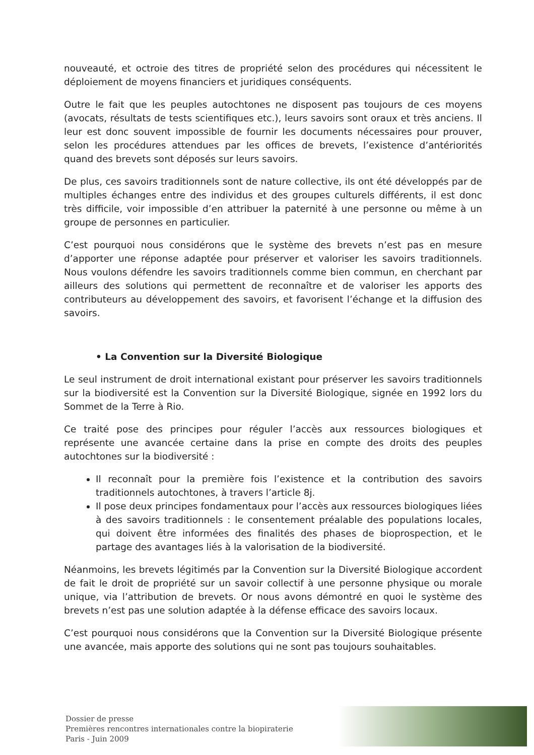nouveauté, et octroie des titres de propriété selon des procédures qui nécessitent le déploiement de moyens financiers et juridiques conséquents.
Outre le fait que les peuples autochtones ne disposent pas toujours de ces moyens (avocats, résultats de tests scientifiques etc.), leurs savoirs sont oraux et très anciens. Il leur est donc souvent impossible de fournir les documents nécessaires pour prouver, selon les procédures attendues par les offices de brevets, l’existence d’antériorités quand des brevets sont déposés sur leurs savoirs.
De plus, ces savoirs traditionnels sont de nature collective, ils ont été développés par de multiples échanges entre des individus et des groupes culturels différents, il est donc très difficile, voir impossible d’en attribuer la paternité à une personne ou même à un groupe de personnes en particulier.
C’est pourquoi nous considérons que le système des brevets n’est pas en mesure d’apporter une réponse adaptée pour préserver et valoriser les savoirs traditionnels. Nous voulons défendre les savoirs traditionnels comme bien commun, en cherchant par ailleurs des solutions qui permettent de reconnaître et de valoriser les apports des contributeurs au développement des savoirs, et favorisent l’échange et la diffusion des savoirs.
• La Convention sur la Diversité Biologique
Le seul instrument de droit international existant pour préserver les savoirs traditionnels sur la biodiversité est la Convention sur la Diversité Biologique, signée en 1992 lors du Sommet de la Terre à Rio.
Ce traité pose des principes pour réguler l’accès aux ressources biologiques et représente une avancée certaine dans la prise en compte des droits des peuples autochtones sur la biodiversité :
Il reconnaît pour la première fois l’existence et la contribution des savoirs traditionnels autochtones, à travers l’article 8j.
Il pose deux principes fondamentaux pour l’accès aux ressources biologiques liées à des savoirs traditionnels : le consentement préalable des populations locales, qui doivent être informées des finalités des phases de bioprospection, et le partage des avantages liés à la valorisation de la biodiversité.
Néanmoins, les brevets légitimés par la Convention sur la Diversité Biologique accordent de fait le droit de propriété sur un savoir collectif à une personne physique ou morale unique, via l’attribution de brevets. Or nous avons démontré en quoi le système des brevets n’est pas une solution adaptée à la défense efficace des savoirs locaux.
C’est pourquoi nous considérons que la Convention sur la Diversité Biologique présente une avancée, mais apporte des solutions qui ne sont pas toujours souhaitables.
Dossier de presse
Premières rencontres internationales contre la biopiraterie
Paris - Juin 2009